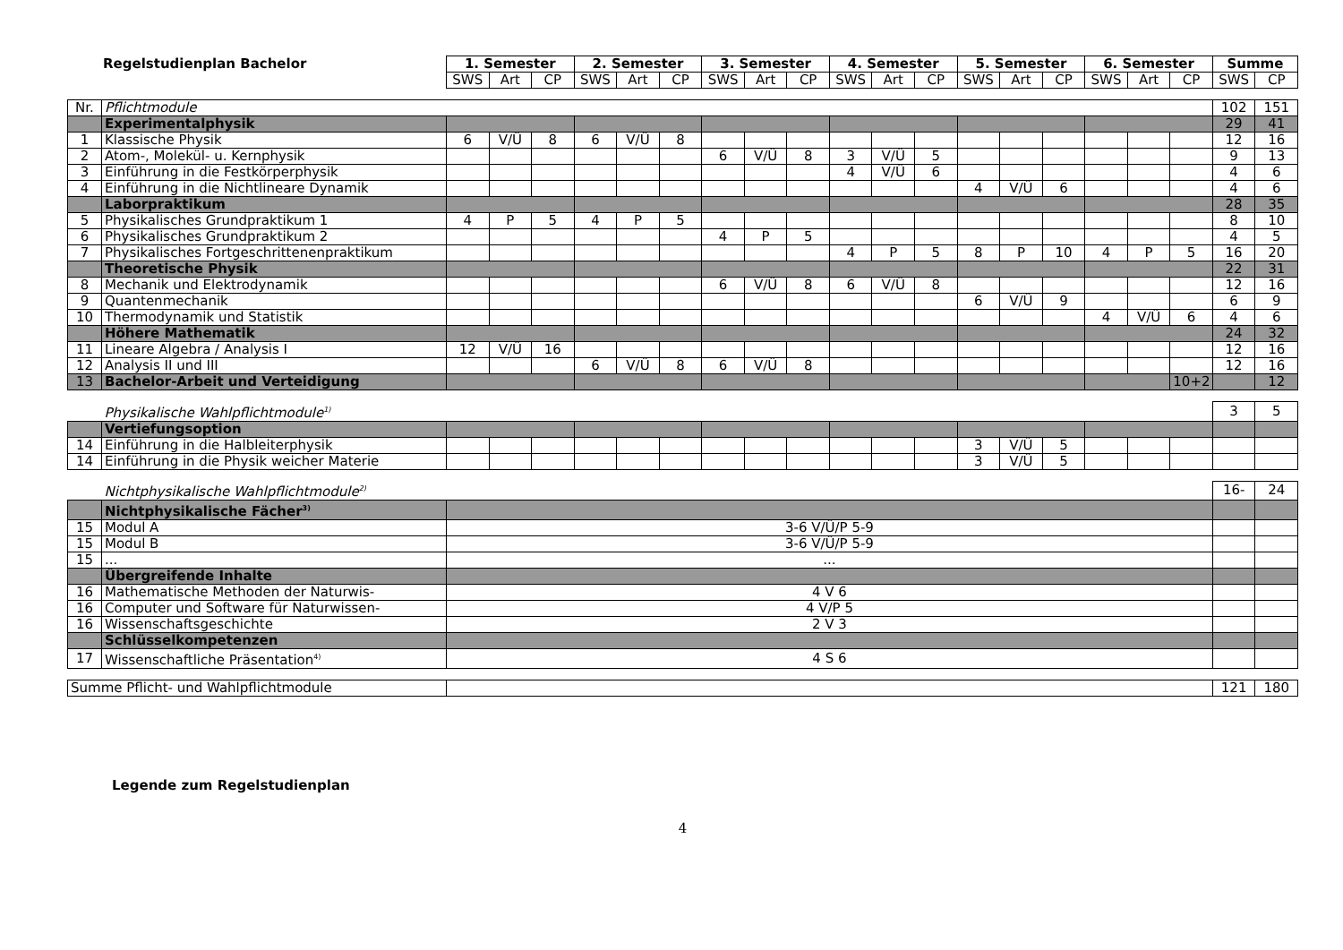| Regelstudienplan Bachelor | | 1. Semester | | | 2. Semester | | | 3. Semester | | | 4. Semester | | | 5. Semester | | | 6. Semester | | | Summe | |
| | | SWS | Art | CP | SWS | Art | CP | SWS | Art | CP | SWS | Art | CP | SWS | Art | CP | SWS | Art | CP | SWS | CP |
| Nr. | Pflichtmodule | | | | | | | | | | | | | | | | | | | 102 | 151 |
| | Experimentalphysik | | | | | | | | | | | | | | | | | | | 29 | 41 |
| 1 | Klassische Physik | 6 | V/Ü | 8 | 6 | V/Ü | 8 | | | | | | | | | | | | | 12 | 16 |
| 2 | Atom-, Molekül- u. Kernphysik | | | | | | | 6 | V/Ü | 8 | 3 | V/Ü | 5 | | | | | | | 9 | 13 |
| 3 | Einführung in die Festkörperphysik | | | | | | | | | | 4 | V/Ü | 6 | | | | | | | 4 | 6 |
| 4 | Einführung in die Nichtlineare Dynamik | | | | | | | | | | | | | 4 | V/Ü | 6 | | | | 4 | 6 |
| | Laborpraktikum | | | | | | | | | | | | | | | | | | | 28 | 35 |
| 5 | Physikalisches Grundpraktikum 1 | 4 | P | 5 | 4 | P | 5 | | | | | | | | | | | | | 8 | 10 |
| 6 | Physikalisches Grundpraktikum 2 | | | | | | | 4 | P | 5 | | | | | | | | | | 4 | 5 |
| 7 | Physikalisches Fortgeschrittenenpraktikum | | | | | | | | | | 4 | P | 5 | 8 | P | 10 | 4 | P | 5 | 16 | 20 |
| | Theoretische Physik | | | | | | | | | | | | | | | | | | | 22 | 31 |
| 8 | Mechanik und Elektrodynamik | | | | | | | 6 | V/Ü | 8 | 6 | V/Ü | 8 | | | | | | | 12 | 16 |
| 9 | Quantenmechanik | | | | | | | | | | | | | 6 | V/Ü | 9 | | | | 6 | 9 |
| 10 | Thermodynamik und Statistik | | | | | | | | | | | | | | | | 4 | V/Ü | 6 | 4 | 6 |
| | Höhere Mathematik | | | | | | | | | | | | | | | | | | | 24 | 32 |
| 11 | Lineare Algebra / Analysis I | 12 | V/Ü | 16 | | | | | | | | | | | | | | | | 12 | 16 |
| 12 | Analysis II und III | | | | 6 | V/Ü | 8 | 6 | V/Ü | 8 | | | | | | | | | | 12 | 16 |
| 13 | Bachelor-Arbeit und Verteidigung | | | | | | | | | | | | | | | | | | 10+2 | | 12 |
| | Physikalische Wahlpflichtmodule<sup>1)</sup> | | | | | | | | | | | | | | | | | | | 3 | 5 |
| | Vertiefungsoption | | | | | | | | | | | | | | | | | | | | |
| 14 | Einführung in die Halbleiterphysik | | | | | | | | | | | | | 3 | V/Ü | 5 | | | | | |
| 14 | Einführung in die Physik weicher Materie | | | | | | | | | | | | | 3 | V/Ü | 5 | | | | | |
| | Nichtphysikalische Wahlpflichtmodule<sup>2)</sup> | | | | | | | | | | | | | | | | | | | 16- | 24 |
| | Nichtphysikalische Fächer<sup>3)</sup> | | | | | | | | | | | | | | | | | | | | |
| 15 | Modul A | 3-6 V/Ü/P 5-9 | | | | | | | | | | | | | | | | | | | |
| 15 | Modul B | 3-6 V/Ü/P 5-9 | | | | | | | | | | | | | | | | | | | |
| 15 | ... | ... | | | | | | | | | | | | | | | | | | | |
| | Übergreifende Inhalte | | | | | | | | | | | | | | | | | | | | |
| 16 | Mathematische Methoden der Naturwis- | 4 V 6 | | | | | | | | | | | | | | | | | | | |
| 16 | Computer und Software für Naturwissen- | 4 V/P 5 | | | | | | | | | | | | | | | | | | | |
| 16 | Wissenschaftsgeschichte | 2 V 3 | | | | | | | | | | | | | | | | | | | |
| | Schlüsselkompetenzen | | | | | | | | | | | | | | | | | | | | |
| 17 | Wissenschaftliche Präsentation<sup>4)</sup> | 4 S 6 | | | | | | | | | | | | | | | | | | | |
| Summe Pflicht- und Wahlpflichtmodule | | | | | | | | | | | | | | | | | | | | 121 | 180 |
Legende zum Regelstudienplan
4